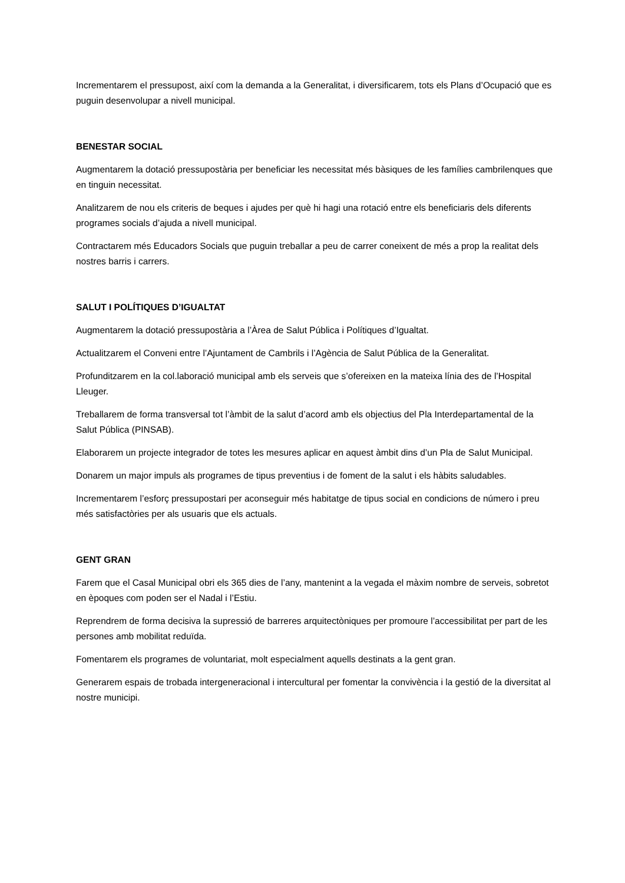Incrementarem el pressupost, així com la demanda a la Generalitat, i diversificarem, tots els Plans d’Ocupació que es puguin desenvolupar a nivell municipal.
BENESTAR SOCIAL
Augmentarem la dotació pressupostària per beneficiar les necessitat més bàsiques de les famílies cambrilenques que en tinguin necessitat.
Analitzarem de nou els criteris de beques i ajudes per què hi hagi una rotació entre els beneficiaris dels diferents programes socials d’ajuda a nivell municipal.
Contractarem més Educadors Socials que puguin treballar a peu de carrer coneixent de més a prop la realitat dels nostres barris i carrers.
SALUT I POLÍTIQUES D’IGUALTAT
Augmentarem la dotació pressupostària a l’Àrea de Salut Pública i Polítiques d’Igualtat.
Actualitzarem el Conveni entre l’Ajuntament de Cambrils i l’Agència de Salut Pública de la Generalitat.
Profunditzarem en la col.laboració municipal amb els serveis que s’ofereixen en la mateixa línia des de l’Hospital Lleuger.
Treballarem de forma transversal tot l’àmbit de la salut d’acord amb els objectius del Pla Interdepartamental de la Salut Pública (PINSAB).
Elaborarem un projecte integrador de totes les mesures aplicar en aquest àmbit dins d’un Pla de Salut Municipal.
Donarem un major impuls als programes de tipus preventius i de foment de la salut i els hàbits saludables.
Incrementarem l’esforç pressupostari per aconseguir més habitatge de tipus social en condicions de número i preu més satisfactòries per als usuaris que els actuals.
GENT GRAN
Farem que el Casal Municipal obri els 365 dies de l’any, mantenint a la vegada el màxim nombre de serveis, sobretot en èpoques com poden ser el Nadal i l’Estiu.
Reprendrem de forma decisiva la supressió de barreres arquitectòniques per promoure l’accessibilitat per part de les persones amb mobilitat reduïda.
Fomentarem els programes de voluntariat, molt especialment aquells destinats a la gent gran.
Generarem espais de trobada intergeneracional i intercultural per fomentar la convivència i la gestió de la diversitat al nostre municipi.